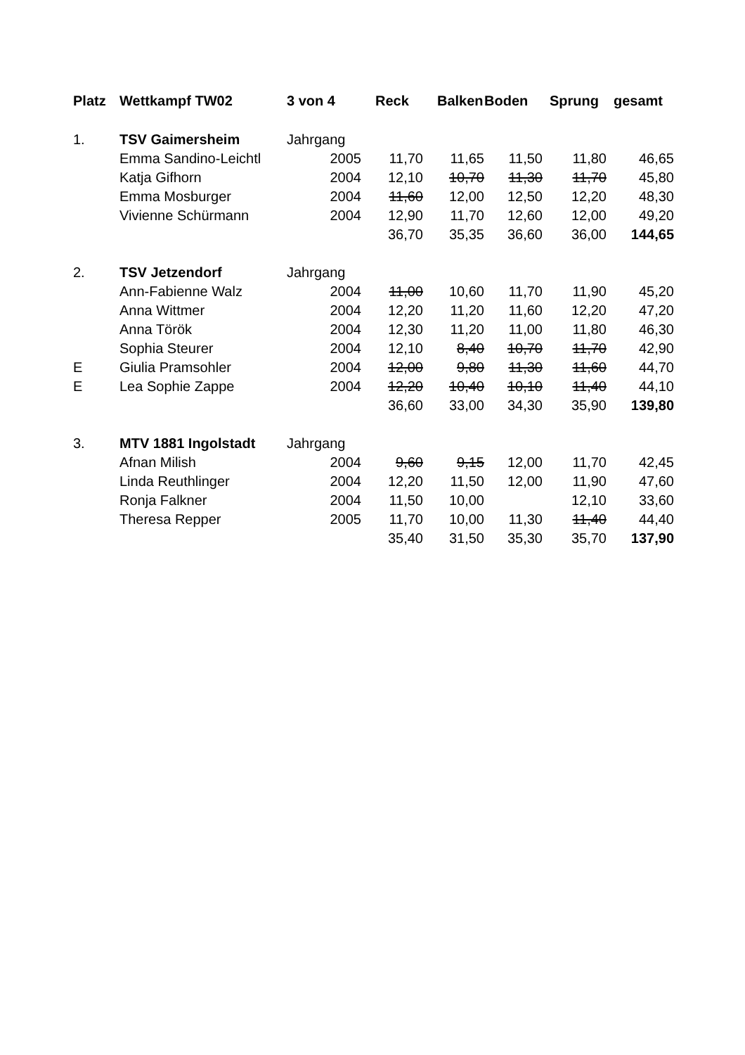| Platz | Wettkampf TW02 | 3 von 4 | Reck | Balken | Boden | Sprung | gesamt |
| --- | --- | --- | --- | --- | --- | --- | --- |
| 1. | TSV Gaimersheim | Jahrgang | | | | | |
| | Emma Sandino-Leichtl | 2005 | 11,70 | 11,65 | 11,50 | 11,80 | 46,65 |
| | Katja Gifhorn | 2004 | 12,10 | 10,70 | 11,30 | 11,70 | 45,80 |
| | Emma Mosburger | 2004 | 11,60 | 12,00 | 12,50 | 12,20 | 48,30 |
| | Vivienne Schürmann | 2004 | 12,90 | 11,70 | 12,60 | 12,00 | 49,20 |
| | | | 36,70 | 35,35 | 36,60 | 36,00 | 144,65 |
| 2. | TSV Jetzendorf | Jahrgang | | | | | |
| | Ann-Fabienne Walz | 2004 | 11,00 | 10,60 | 11,70 | 11,90 | 45,20 |
| | Anna Wittmer | 2004 | 12,20 | 11,20 | 11,60 | 12,20 | 47,20 |
| | Anna Török | 2004 | 12,30 | 11,20 | 11,00 | 11,80 | 46,30 |
| | Sophia Steurer | 2004 | 12,10 | 8,40 | 10,70 | 11,70 | 42,90 |
| E | Giulia Pramsohler | 2004 | 12,00 | 9,80 | 11,30 | 11,60 | 44,70 |
| E | Lea Sophie Zappe | 2004 | 12,20 | 10,40 | 10,10 | 11,40 | 44,10 |
| | | | 36,60 | 33,00 | 34,30 | 35,90 | 139,80 |
| 3. | MTV 1881 Ingolstadt | Jahrgang | | | | | |
| | Afnan Milish | 2004 | 9,60 | 9,15 | 12,00 | 11,70 | 42,45 |
| | Linda Reuthlinger | 2004 | 12,20 | 11,50 | 12,00 | 11,90 | 47,60 |
| | Ronja Falkner | 2004 | 11,50 | 10,00 | | 12,10 | 33,60 |
| | Theresa Repper | 2005 | 11,70 | 10,00 | 11,30 | 11,40 | 44,40 |
| | | | 35,40 | 31,50 | 35,30 | 35,70 | 137,90 |